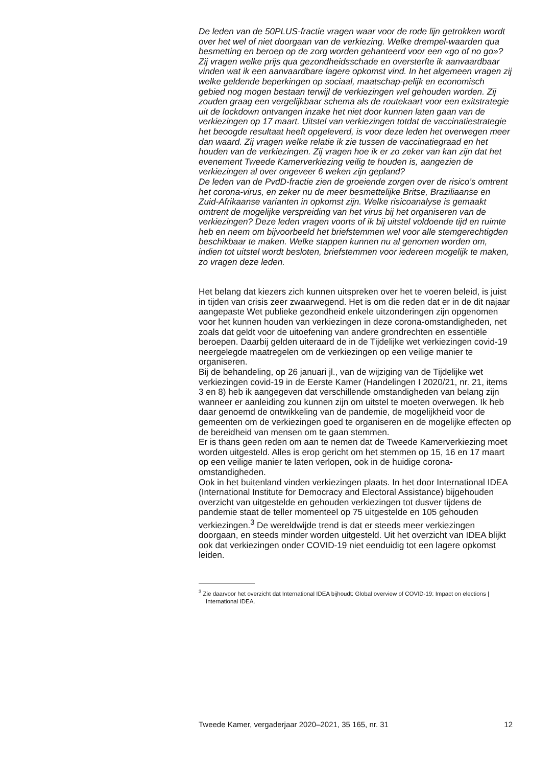De leden van de 50PLUS-fractie vragen waar voor de rode lijn getrokken wordt over het wel of niet doorgaan van de verkiezing. Welke drempel-waarden qua besmetting en beroep op de zorg worden gehanteerd voor een «go of no go»?
Zij vragen welke prijs qua gezondheidsschade en oversterfte ik aanvaardbaar vinden wat ik een aanvaardbare lagere opkomst vind. In het algemeen vragen zij welke geldende beperkingen op sociaal, maatschap-pelijk en economisch gebied nog mogen bestaan terwijl de verkiezingen wel gehouden worden. Zij zouden graag een vergelijkbaar schema als de routekaart voor een exitstrategie uit de lockdown ontvangen inzake het niet door kunnen laten gaan van de verkiezingen op 17 maart. Uitstel van verkiezingen totdat de vaccinatiestrategie het beoogde resultaat heeft opgeleverd, is voor deze leden het overwegen meer dan waard. Zij vragen welke relatie ik zie tussen de vaccinatiegraad en het houden van de verkiezingen. Zij vragen hoe ik er zo zeker van kan zijn dat het evenement Tweede Kamerverkiezing veilig te houden is, aangezien de verkiezingen al over ongeveer 6 weken zijn gepland?
De leden van de PvdD-fractie zien de groeiende zorgen over de risico’s omtrent het corona-virus, en zeker nu de meer besmettelijke Britse, Braziliaanse en Zuid-Afrikaanse varianten in opkomst zijn. Welke risicoanalyse is gemaakt omtrent de mogelijke verspreiding van het virus bij het organiseren van de verkiezingen? Deze leden vragen voorts of ik bij uitstel voldoende tijd en ruimte heb en neem om bijvoorbeeld het briefstemmen wel voor alle stemgerechtigden beschikbaar te maken. Welke stappen kunnen nu al genomen worden om, indien tot uitstel wordt besloten, briefstemmen voor iedereen mogelijk te maken, zo vragen deze leden.
Het belang dat kiezers zich kunnen uitspreken over het te voeren beleid, is juist in tijden van crisis zeer zwaarwegend. Het is om die reden dat er in de dit najaar aangepaste Wet publieke gezondheid enkele uitzonderingen zijn opgenomen voor het kunnen houden van verkiezingen in deze corona-omstandigheden, net zoals dat geldt voor de uitoefening van andere grondrechten en essentiële beroepen. Daarbij gelden uiteraard de in de Tijdelijke wet verkiezingen covid-19 neergelegde maatregelen om de verkiezingen op een veilige manier te organiseren.
Bij de behandeling, op 26 januari jl., van de wijziging van de Tijdelijke wet verkiezingen covid-19 in de Eerste Kamer (Handelingen I 2020/21, nr. 21, items 3 en 8) heb ik aangegeven dat verschillende omstandigheden van belang zijn wanneer er aanleiding zou kunnen zijn om uitstel te moeten overwegen. Ik heb daar genoemd de ontwikkeling van de pandemie, de mogelijkheid voor de gemeenten om de verkiezingen goed te organiseren en de mogelijke effecten op de bereidheid van mensen om te gaan stemmen.
Er is thans geen reden om aan te nemen dat de Tweede Kamerverkiezing moet worden uitgesteld. Alles is erop gericht om het stemmen op 15, 16 en 17 maart op een veilige manier te laten verlopen, ook in de huidige corona-omstandigheden.
Ook in het buitenland vinden verkiezingen plaats. In het door International IDEA (International Institute for Democracy and Electoral Assistance) bijgehouden overzicht van uitgestelde en gehouden verkiezingen tot dusver tijdens de pandemie staat de teller momenteel op 75 uitgestelde en 105 gehouden verkiezingen.<sup>3</sup> De wereldwijde trend is dat er steeds meer verkiezingen doorgaan, en steeds minder worden uitgesteld. Uit het overzicht van IDEA blijkt ook dat verkiezingen onder COVID-19 niet eenduidig tot een lagere opkomst leiden.
<sup>3</sup> Zie daarvoor het overzicht dat International IDEA bijhoudt: Global overview of COVID-19: Impact on elections | International IDEA.
Tweede Kamer, vergaderjaar 2020–2021, 35 165, nr. 31 12